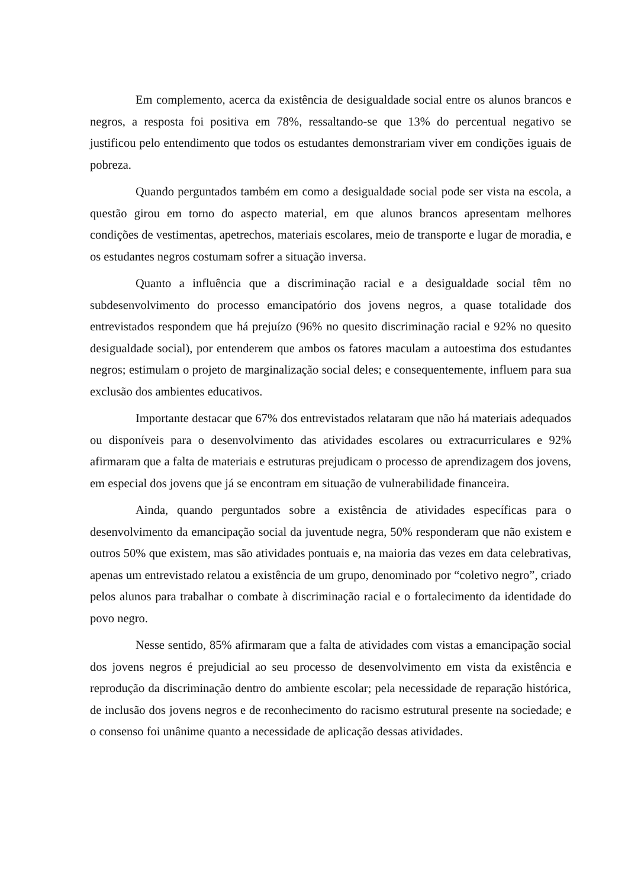Em complemento, acerca da existência de desigualdade social entre os alunos brancos e negros, a resposta foi positiva em 78%, ressaltando-se que 13% do percentual negativo se justificou pelo entendimento que todos os estudantes demonstrariam viver em condições iguais de pobreza.
Quando perguntados também em como a desigualdade social pode ser vista na escola, a questão girou em torno do aspecto material, em que alunos brancos apresentam melhores condições de vestimentas, apetrechos, materiais escolares, meio de transporte e lugar de moradia, e os estudantes negros costumam sofrer a situação inversa.
Quanto a influência que a discriminação racial e a desigualdade social têm no subdesenvolvimento do processo emancipatório dos jovens negros, a quase totalidade dos entrevistados respondem que há prejuízo (96% no quesito discriminação racial e 92% no quesito desigualdade social), por entenderem que ambos os fatores maculam a autoestima dos estudantes negros; estimulam o projeto de marginalização social deles; e consequentemente, influem para sua exclusão dos ambientes educativos.
Importante destacar que 67% dos entrevistados relataram que não há materiais adequados ou disponíveis para o desenvolvimento das atividades escolares ou extracurriculares e 92% afirmaram que a falta de materiais e estruturas prejudicam o processo de aprendizagem dos jovens, em especial dos jovens que já se encontram em situação de vulnerabilidade financeira.
Ainda, quando perguntados sobre a existência de atividades específicas para o desenvolvimento da emancipação social da juventude negra, 50% responderam que não existem e outros 50% que existem, mas são atividades pontuais e, na maioria das vezes em data celebrativas, apenas um entrevistado relatou a existência de um grupo, denominado por “coletivo negro”, criado pelos alunos para trabalhar o combate à discriminação racial e o fortalecimento da identidade do povo negro.
Nesse sentido, 85% afirmaram que a falta de atividades com vistas a emancipação social dos jovens negros é prejudicial ao seu processo de desenvolvimento em vista da existência e reprodução da discriminação dentro do ambiente escolar; pela necessidade de reparação histórica, de inclusão dos jovens negros e de reconhecimento do racismo estrutural presente na sociedade; e o consenso foi unânime quanto a necessidade de aplicação dessas atividades.